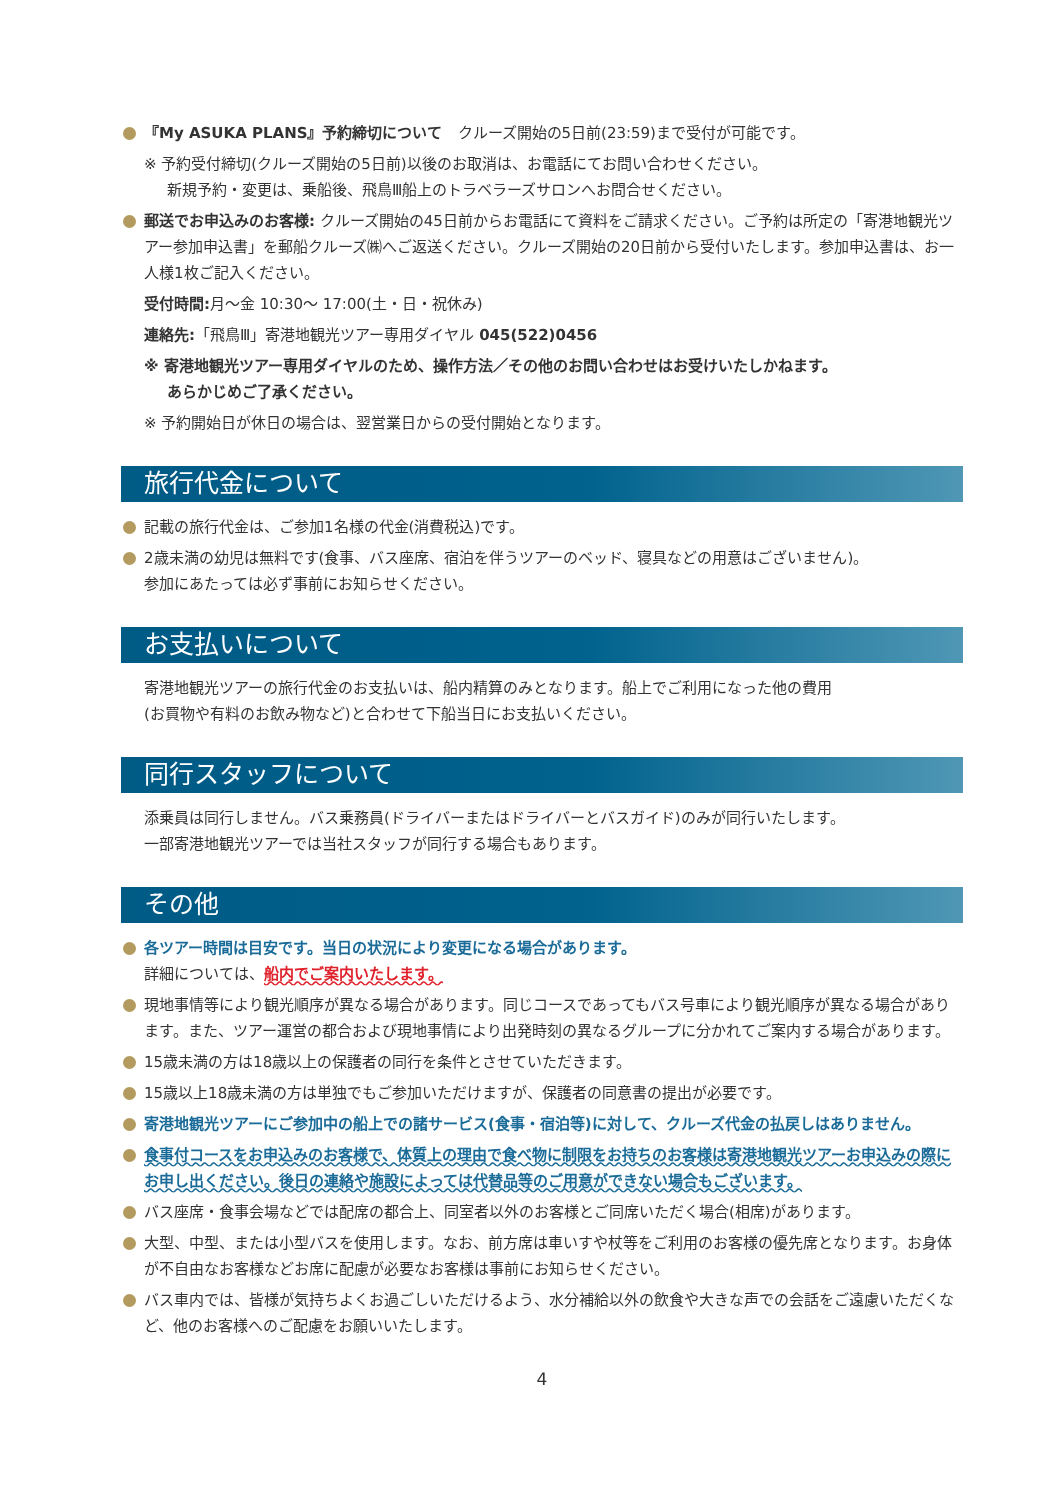『My ASUKA PLANS』予約締切について　クルーズ開始の5日前(23:59)まで受付が可能です。
※ 予約受付締切(クルーズ開始の5日前)以後のお取消は、お電話にてお問い合わせください。
新規予約・変更は、乗船後、飛鳥Ⅲ船上のトラベラーズサロンへお問合せください。
郵送でお申込みのお客様: クルーズ開始の45日前からお電話にて資料をご請求ください。ご予約は所定の「寄港地観光ツアー参加申込書」を郵船クルーズ㈱へご返送ください。クルーズ開始の20日前から受付いたします。参加申込書は、お一人様1枚ご記入ください。
受付時間: 月～金 10:30～ 17:00(土・日・祝休み)
連絡先:「飛鳥Ⅲ」寄港地観光ツアー専用ダイヤル 045(522)0456
※ 寄港地観光ツアー専用ダイヤルのため、操作方法／その他のお問い合わせはお受けいたしかねます。
あらかじめご了承ください。
※ 予約開始日が休日の場合は、翌営業日からの受付開始となります。
旅行代金について
記載の旅行代金は、ご参加1名様の代金(消費税込)です。
2歳未満の幼児は無料です(食事、バス座席、宿泊を伴うツアーのベッド、寝具などの用意はございません)。
参加にあたっては必ず事前にお知らせください。
お支払いについて
寄港地観光ツアーの旅行代金のお支払いは、船内精算のみとなります。船上でご利用になった他の費用
(お買物や有料のお飲み物など)と合わせて下船当日にお支払いください。
同行スタッフについて
添乗員は同行しません。バス乗務員(ドライバーまたはドライバーとバスガイド)のみが同行いたします。
一部寄港地観光ツアーでは当社スタッフが同行する場合もあります。
その他
各ツアー時間は目安です。当日の状況により変更になる場合があります。
詳細については、船内でご案内いたします。
現地事情等により観光順序が異なる場合があります。同じコースであってもバス号車により観光順序が異なる場合があります。また、ツアー運営の都合および現地事情により出発時刻の異なるグループに分かれてご案内する場合があります。
15歳未満の方は18歳以上の保護者の同行を条件とさせていただきます。
15歳以上18歳未満の方は単独でもご参加いただけますが、保護者の同意書の提出が必要です。
寄港地観光ツアーにご参加中の船上での諸サービス(食事・宿泊等)に対して、クルーズ代金の払戻しはありません。
食事付コースをお申込みのお客様で、体質上の理由で食べ物に制限をお持ちのお客様は寄港地観光ツアーお申込みの際にお申し出ください。後日の連絡や施設によっては代替品等のご用意ができない場合もございます。
バス座席・食事会場などでは配席の都合上、同室者以外のお客様とご同席いただく場合(相席)があります。
大型、中型、または小型バスを使用します。なお、前方席は車いすや杖等をご利用のお客様の優先席となります。お身体が不自由なお客様などお席に配慮が必要なお客様は事前にお知らせください。
バス車内では、皆様が気持ちよくお過ごしいただけるよう、水分補給以外の飲食や大きな声での会話をご遠慮いただくなど、他のお客様へのご配慮をお願いいたします。
4